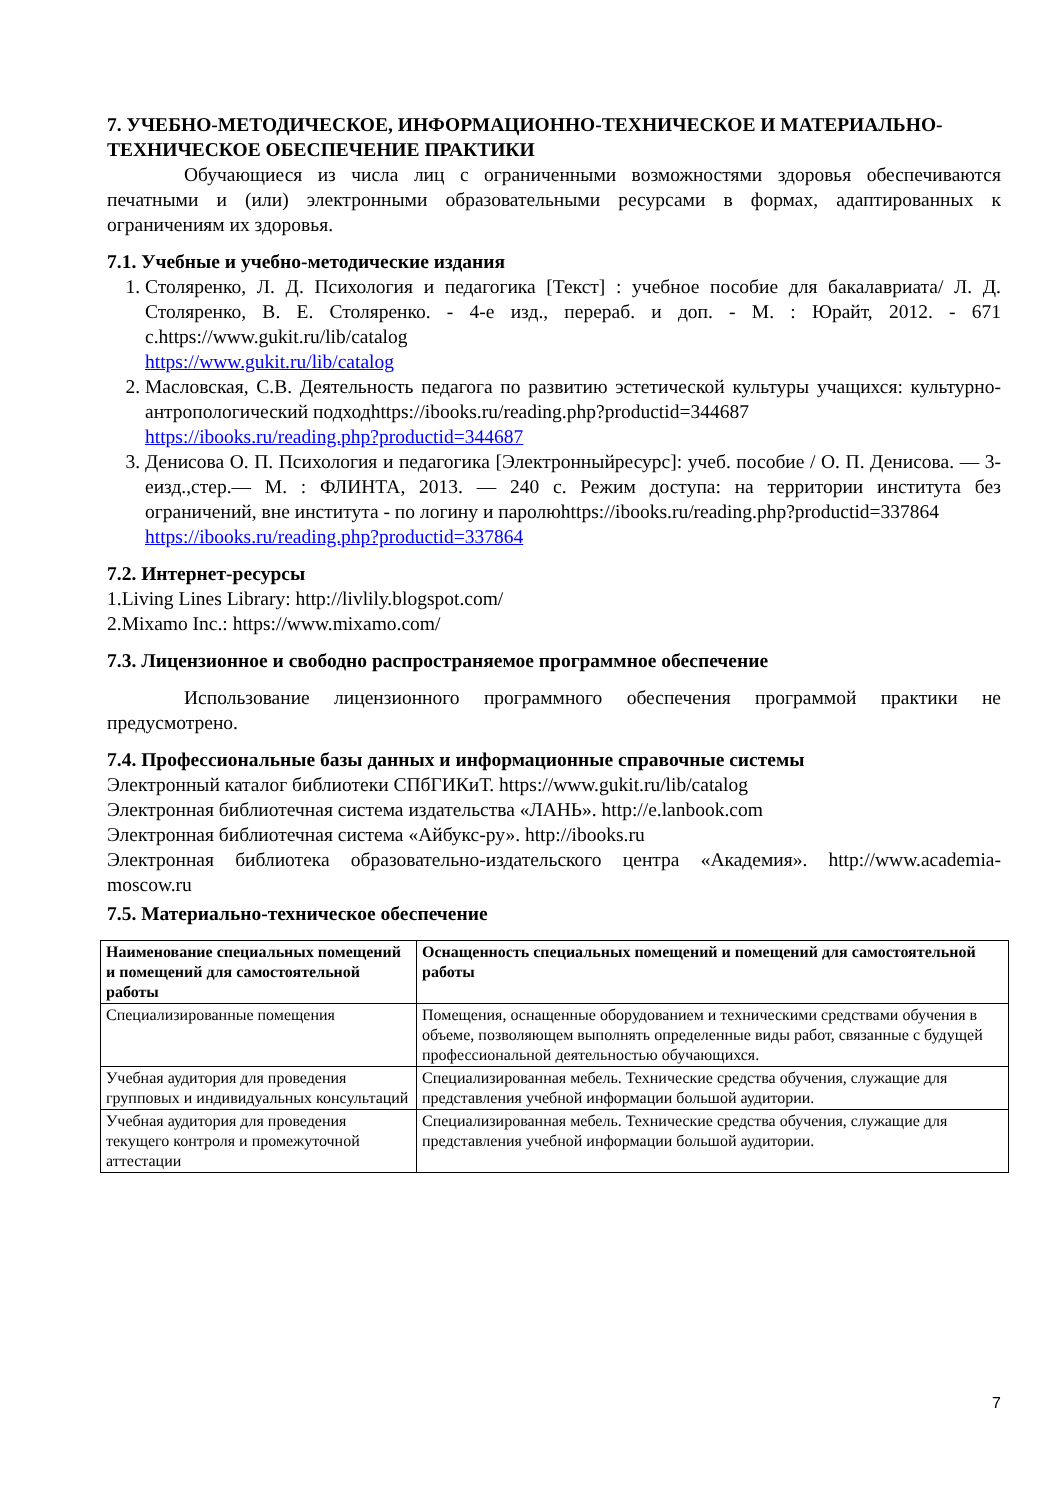7. УЧЕБНО-МЕТОДИЧЕСКОЕ, ИНФОРМАЦИОННО-ТЕХНИЧЕСКОЕ И МАТЕРИАЛЬНО-ТЕХНИЧЕСКОЕ ОБЕСПЕЧЕНИЕ ПРАКТИКИ
Обучающиеся из числа лиц с ограниченными возможностями здоровья обеспечиваются печатными и (или) электронными образовательными ресурсами в формах, адаптированных к ограничениям их здоровья.
7.1. Учебные и учебно-методические издания
1. Столяренко, Л. Д. Психология и педагогика [Текст] : учебное пособие для бакалавриата/ Л. Д. Столяренко, В. Е. Столяренко. - 4-е изд., перераб. и доп. - М. : Юрайт, 2012. - 671 с.https://www.gukit.ru/lib/catalog
https://www.gukit.ru/lib/catalog
2. Масловская, С.В. Деятельность педагога по развитию эстетической культуры учащихся: культурно-антропологический подходhttps://ibooks.ru/reading.php?productid=344687
https://ibooks.ru/reading.php?productid=344687
3. Денисова О. П. Психология и педагогика [Электронныйресурс]: учеб. пособие / О. П. Денисова. — 3-еизд.,стер.— М. : ФЛИНТА, 2013. — 240 с. Режим доступа: на территории института без ограничений, вне института - по логину и паролюhttps://ibooks.ru/reading.php?productid=337864
https://ibooks.ru/reading.php?productid=337864
7.2. Интернет-ресурсы
1.Living Lines Library: http://livlily.blogspot.com/
2.Mixamo Inc.: https://www.mixamo.com/
7.3. Лицензионное и свободно распространяемое программное обеспечение
Использование лицензионного программного обеспечения программой практики не предусмотрено.
7.4. Профессиональные базы данных и информационные справочные системы
Электронный каталог библиотеки СПбГИКиТ. https://www.gukit.ru/lib/catalog
Электронная библиотечная система издательства «ЛАНЬ». http://e.lanbook.com
Электронная библиотечная система «Айбукс-ру». http://ibooks.ru
Электронная библиотека образовательно-издательского центра «Академия». http://www.academia-moscow.ru
7.5. Материально-техническое обеспечение
| Наименование специальных помещений и помещений для самостоятельной работы | Оснащенность специальных помещений и помещений для самостоятельной работы |
| --- | --- |
| Специализированные помещения | Помещения, оснащенные оборудованием и техническими средствами обучения в объеме, позволяющем выполнять определенные виды работ, связанные с будущей профессиональной деятельностью обучающихся. |
| Учебная аудитория для проведения групповых и индивидуальных консультаций | Специализированная мебель. Технические средства обучения, служащие для представления учебной информации большой аудитории. |
| Учебная аудитория для проведения текущего контроля и промежуточной аттестации | Специализированная мебель. Технические средства обучения, служащие для представления учебной информации большой аудитории. |
7